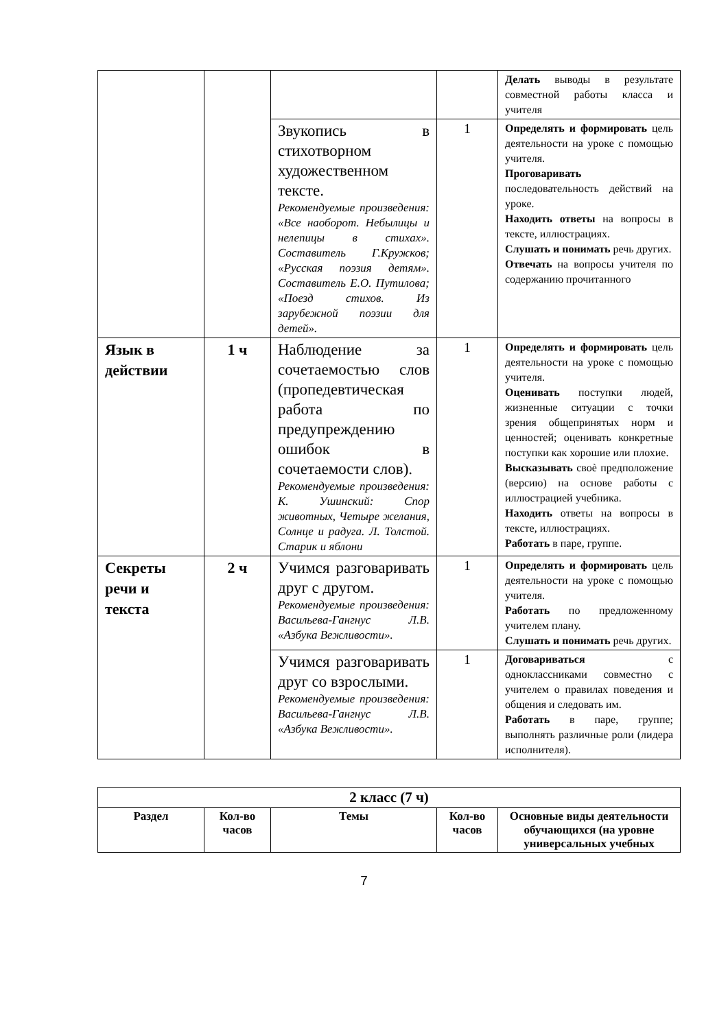| | | | | Делать выводы в результате совместной работы класса и учителя |
| | | Звукопись в стихотворном художественном тексте. Рекомендуемые произведения: «Все наоборот. Небылицы и нелепицы в стихах». Составитель Г.Кружков; «Русская поэзия детям». Составитель Е.О. Путилова; «Поезд стихов. Из зарубежной поэзии для детей». | 1 | Определять и формировать цель деятельности на уроке с помощью учителя. Проговаривать последовательность действий на уроке. Находить ответы на вопросы в тексте, иллюстрациях. Слушать и понимать речь других. Отвечать на вопросы учителя по содержанию прочитанного |
| Язык в действии | 1 ч | Наблюдение за сочетаемостью слов (пропедевтическая работа по предупреждению ошибок в сочетаемости слов). Рекомендуемые произведения: К. Ушинский: Спор животных, Четыре желания, Солнце и радуга. Л. Толстой. Старик и яблони | 1 | Определять и формировать цель деятельности на уроке с помощью учителя. Оценивать поступки людей, жизненные ситуации с точки зрения общепринятых норм и ценностей; оценивать конкретные поступки как хорошие или плохие. Высказывать своѐ предположение (версию) на основе работы с иллюстрацией учебника. Находить ответы на вопросы в тексте, иллюстрациях. Работать в паре, группе. |
| Секреты речи и текста | 2 ч | Учимся разговаривать друг с другом. Рекомендуемые произведения: Васильева-Гангнус Л.В. «Азбука Вежливости». | 1 | Определять и формировать цель деятельности на уроке с помощью учителя. Работать по предложенному учителем плану. Слушать и понимать речь других. |
| | | Учимся разговаривать друг со взрослыми. Рекомендуемые произведения: Васильева-Гангнус Л.В. «Азбука Вежливости». | 1 | Договариваться с одноклассниками совместно с учителем о правилах поведения и общения и следовать им. Работать в паре, группе; выполнять различные роли (лидера исполнителя). |
| 2 класс (7 ч) | | | | |
| --- | --- | --- | --- | --- |
| Раздел | Кол-во часов | Темы | Кол-во часов | Основные виды деятельности обучающихся (на уровне универсальных учебных |
7